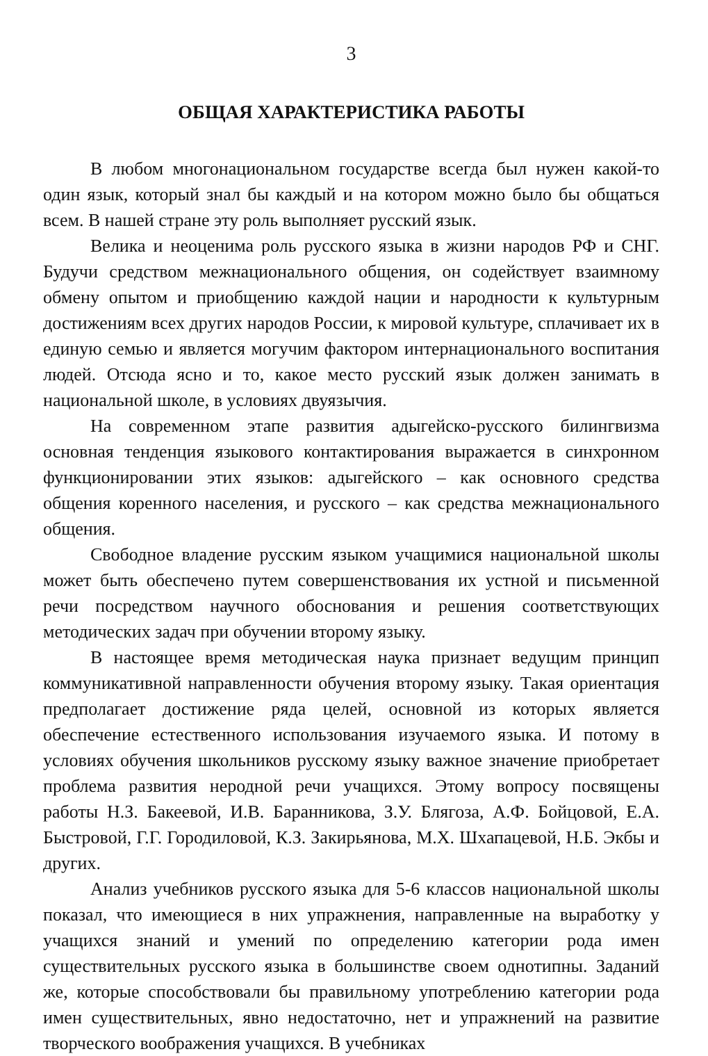3
ОБЩАЯ ХАРАКТЕРИСТИКА РАБОТЫ
В любом многонациональном государстве всегда был нужен какой-то один язык, который знал бы каждый и на котором можно было бы общаться всем. В нашей стране эту роль выполняет русский язык.
Велика и неоценима роль русского языка в жизни народов РФ и СНГ. Будучи средством межнационального общения, он содействует взаимному обмену опытом и приобщению каждой нации и народности к культурным достижениям всех других народов России, к мировой культуре, сплачивает их в единую семью и является могучим фактором интернационального воспитания людей. Отсюда ясно и то, какое место русский язык должен занимать в национальной школе, в условиях двуязычия.
На современном этапе развития адыгейско-русского билингвизма основная тенденция языкового контактирования выражается в синхронном функционировании этих языков: адыгейского – как основного средства общения коренного населения, и русского – как средства межнационального общения.
Свободное владение русским языком учащимися национальной школы может быть обеспечено путем совершенствования их устной и письменной речи посредством научного обоснования и решения соответствующих методических задач при обучении второму языку.
В настоящее время методическая наука признает ведущим принцип коммуникативной направленности обучения второму языку. Такая ориентация предполагает достижение ряда целей, основной из которых является обеспечение естественного использования изучаемого языка. И потому в условиях обучения школьников русскому языку важное значение приобретает проблема развития неродной речи учащихся. Этому вопросу посвящены работы Н.З. Бакеевой, И.В. Баранникова, З.У. Блягоза, А.Ф. Бойцовой, Е.А. Быстровой, Г.Г. Городиловой, К.З. Закирьянова, М.Х. Шхапацевой, Н.Б. Экбы и других.
Анализ учебников русского языка для 5-6 классов национальной школы показал, что имеющиеся в них упражнения, направленные на выработку у учащихся знаний и умений по определению категории рода имен существительных русского языка в большинстве своем однотипны. Заданий же, которые способствовали бы правильному употреблению категории рода имен существительных, явно недостаточно, нет и упражнений на развитие творческого воображения учащихся. В учебниках